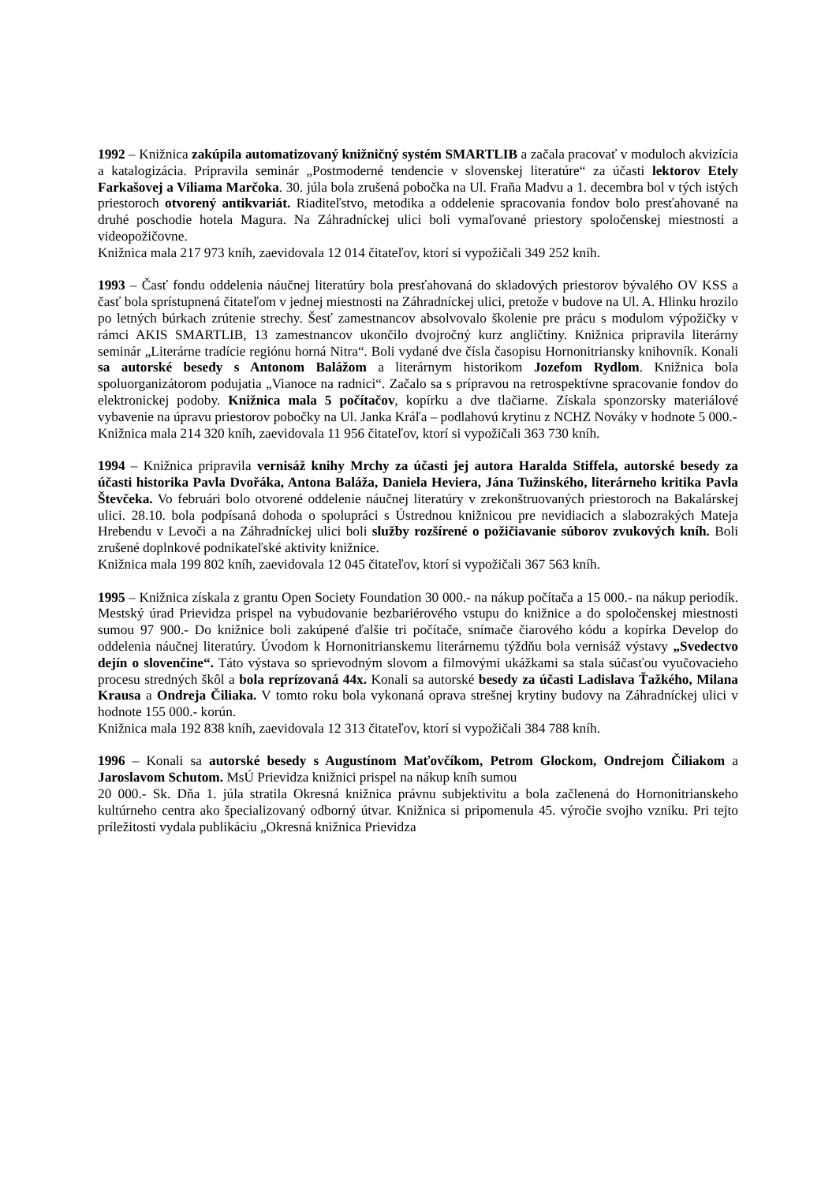1992 – Knižnica zakúpila automatizovaný knižničný systém SMARTLIB a začala pracovať v moduloch akvizícia a katalogizácia. Pripravila seminár „Postmoderné tendencie v slovenskej literatúre“ za účasti lektorov Etely Farkašovej a Viliama Marčoka. 30. júla bola zrušená pobočka na Ul. Fraňa Madvu a 1. decembra bol v tých istých priestoroch otvorený antikvariát. Riaditeľstvo, metodika a oddelenie spracovania fondov bolo presťahované na druhé poschodie hotela Magura. Na Záhradníckej ulici boli vymaľované priestory spoločenskej miestnosti a videopožičovne.
Knižnica mala 217 973 kníh, zaevidovala 12 014 čitateľov, ktorí si vypožičali 349 252 kníh.
1993 – Časť fondu oddelenia náučnej literatúry bola presťahovaná do skladových priestorov bývalého OV KSS a časť bola sprístupnená čitateľom v jednej miestnosti na Záhradníckej ulici, pretože v budove na Ul. A. Hlinku hrozilo po letných búrkach zrútenie strechy. Šesť zamestnancov absolvovalo školenie pre prácu s modulom výpožičky v rámci AKIS SMARTLIB, 13 zamestnancov ukončilo dvojročný kurz angličtiny. Knižnica pripravila literárny seminár „Literárne tradície regiónu horná Nitra“. Boli vydané dve čísla časopisu Hornonitriansky knihovník. Konali sa autorské besedy s Antonom Balážom a literárnym historikom Jozefom Rydlom. Knižnica bola spoluorganizátorom podujatia „Vianoce na radnici“. Začalo sa s prípravou na retrospektívne spracovanie fondov do elektronickej podoby. Knižnica mala 5 počítačov, kopírku a dve tlačiarne. Získala sponzorsky materiálové vybavenie na úpravu priestorov pobočky na Ul. Janka Kráľa – podlahovú krytinu z NCHZ Nováky v hodnote 5 000.-
Knižnica mala 214 320 kníh, zaevidovala 11 956 čitateľov, ktorí si vypožičali 363 730 kníh.
1994 – Knižnica pripravila vernisáž knihy Mrchy za účasti jej autora Haralda Stiffela, autorské besedy za účasti historika Pavla Dvořáka, Antona Baláža, Daniela Heviera, Jána Tužinského, literárneho kritika Pavla Števčeka. Vo februári bolo otvorené oddelenie náučnej literatúry v zrekonštruovaných priestoroch na Bakalárskej ulici. 28.10. bola podpísaná dohoda o spolupráci s Ústrednou knižnicou pre nevidiacich a slabozrakých Mateja Hrebendu v Levoči a na Záhradníckej ulici boli služby rozšírené o požičiavanie súborov zvukových kníh. Boli zrušené doplnkové podnikateľské aktivity knižnice.
Knižnica mala 199 802 kníh, zaevidovala 12 045 čitateľov, ktorí si vypožičali 367 563 kníh.
1995 – Knižnica získala z grantu Open Society Foundation 30 000.- na nákup počítača a 15 000.- na nákup periodík. Mestský úrad Prievidza prispel na vybudovanie bezbariérového vstupu do knižnice a do spoločenskej miestnosti sumou 97 900.- Do knižnice boli zakúpené ďalšie tri počítače, snímače čiarového kódu a kopírka Develop do oddelenia náučnej literatúry. Úvodom k Hornonitrianskemu literárnemu týždňu bola vernisáž výstavy „Svedectvo dejín o slovenčine“. Táto výstava so sprievodným slovom a filmovými ukážkami sa stala súčasťou vyučovacieho procesu stredných škôl a bola reprízovaná 44x. Konali sa autorské besedy za účasti Ladislava Ťažkého, Milana Krausa a Ondreja Čiliaka. V tomto roku bola vykonaná oprava strešnej krytiny budovy na Záhradníckej ulici v hodnote 155 000.- korún.
Knižnica mala 192 838 kníh, zaevidovala 12 313 čitateľov, ktorí si vypožičali 384 788 kníh.
1996 – Konali sa autorské besedy s Augustínom Maťovčíkom, Petrom Glockom, Ondrejom Čiliakom a Jaroslavom Schutom. MsÚ Prievidza knižnici prispel na nákup kníh sumou
20 000.- Sk. Dňa 1. júla stratila Okresná knižnica právnu subjektivitu a bola začlenená do Hornonitrianskeho kultúrneho centra ako špecializovaný odborný útvar. Knižnica si pripomenula 45. výročie svojho vzniku. Pri tejto príležitosti vydala publikáciu „Okresná knižnica Prievidza